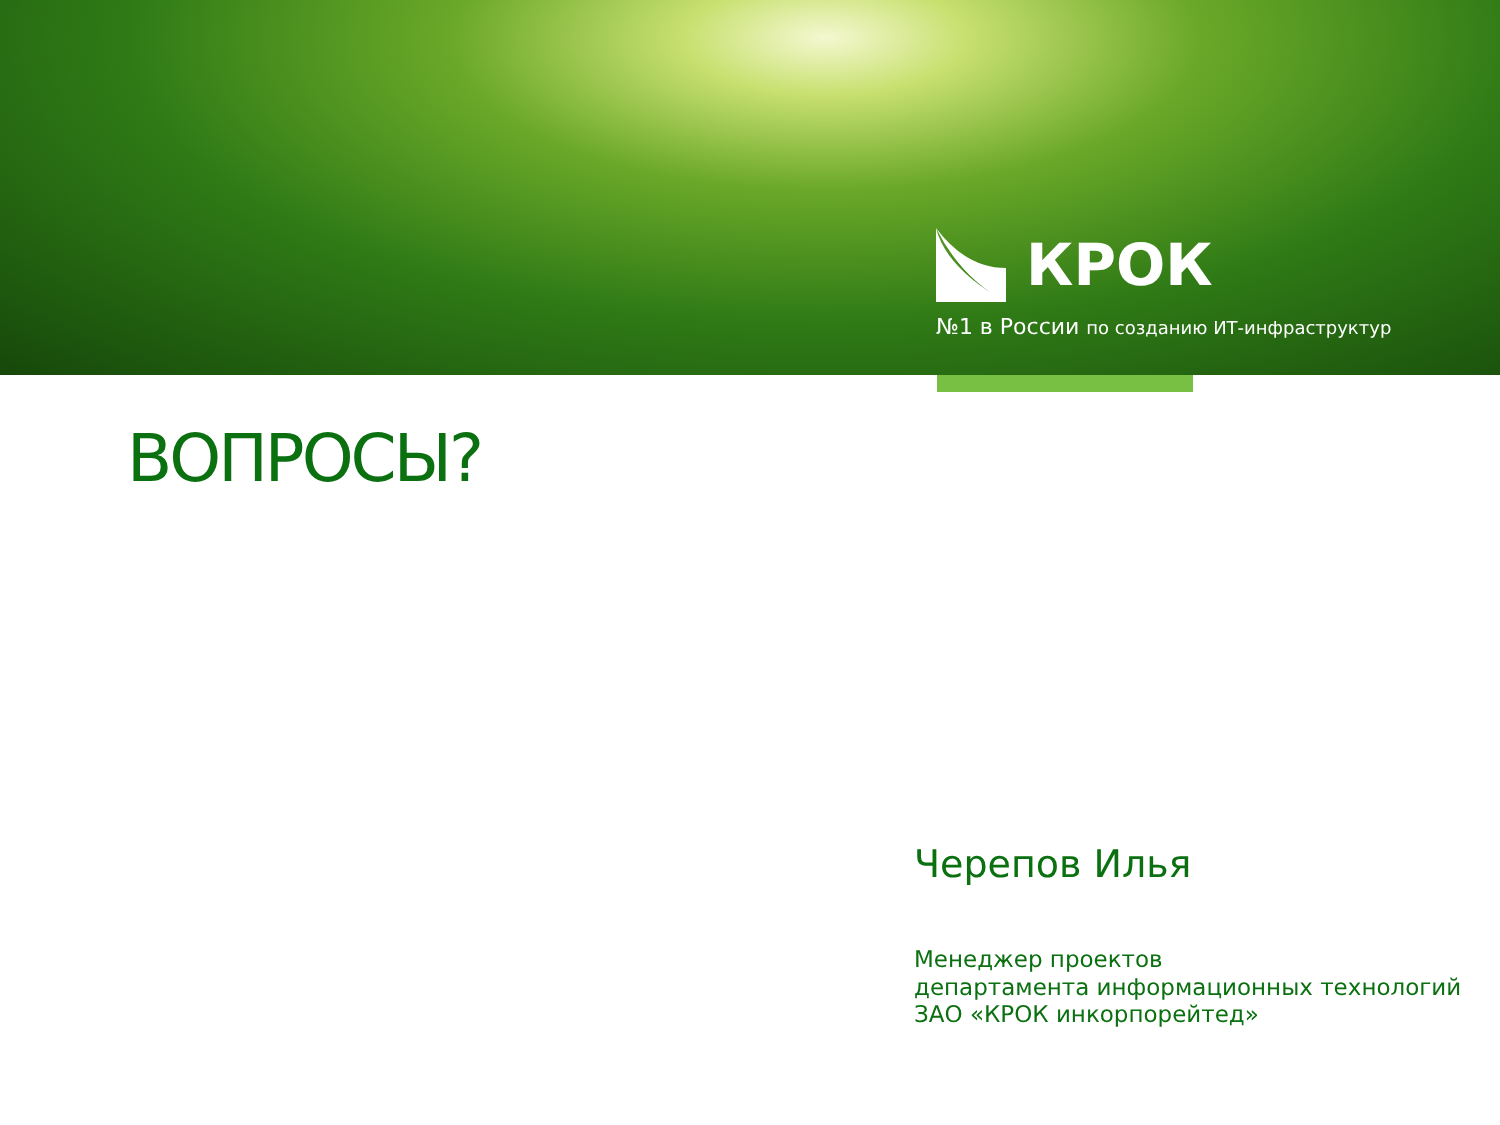КРОК
№1 в России по созданию ИТ-инфраструктур
ВОПРОСЫ?
Черепов Илья
Менеджер проектов
департамента информационных технологий
ЗАО «КРОК инкорпорейтед»